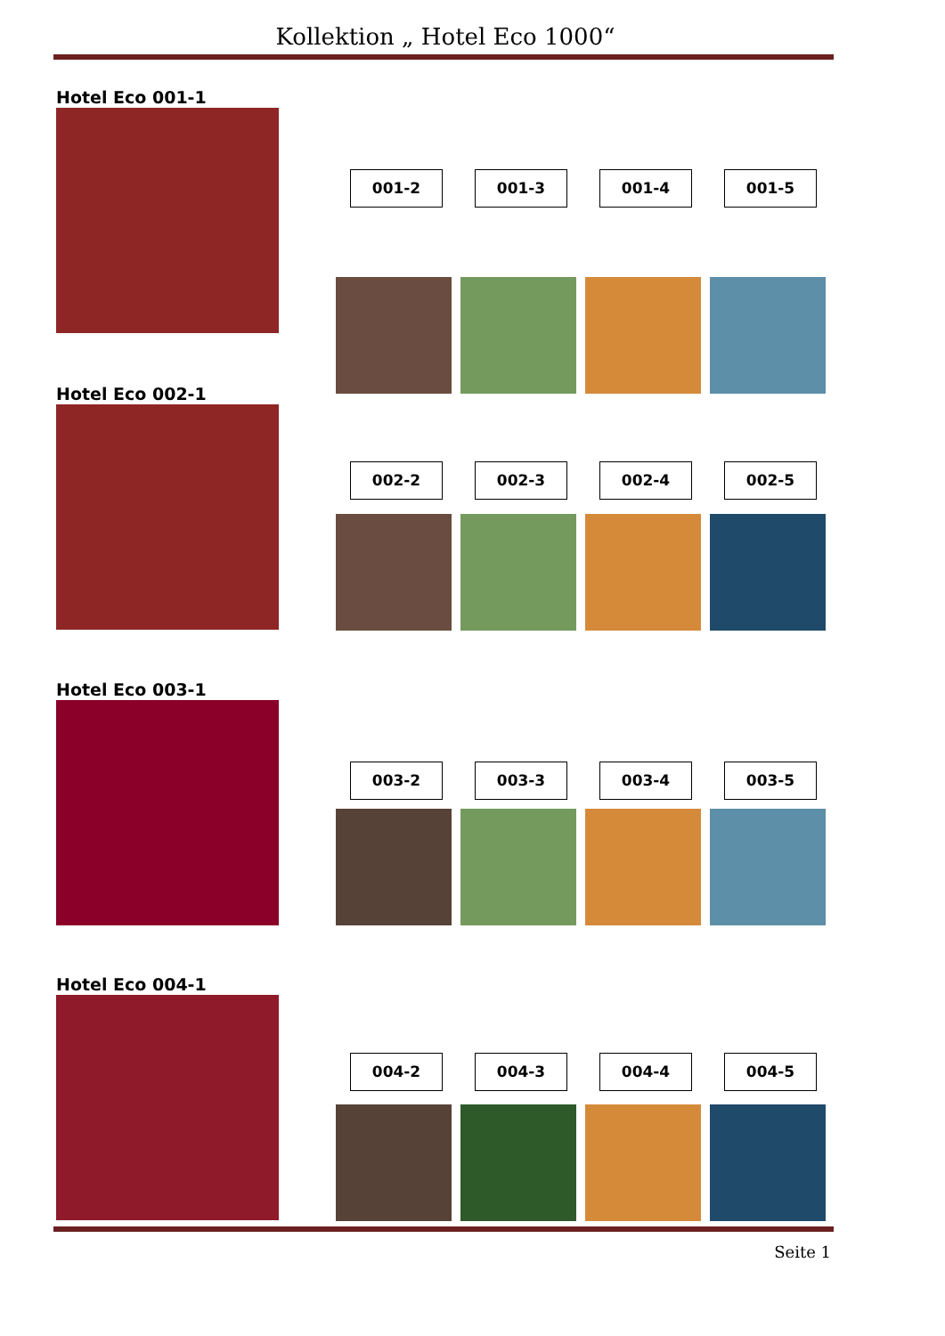Kollektion „ Hotel Eco 1000“
Hotel Eco 001-1
001-2 001-3 001-4 001-5
Hotel Eco 002-1
002-2 002-3 002-4 002-5
Hotel Eco 003-1
003-2 003-3 003-4 003-5
Hotel Eco 004-1
004-2 004-3 004-4 004-5
Seite 1